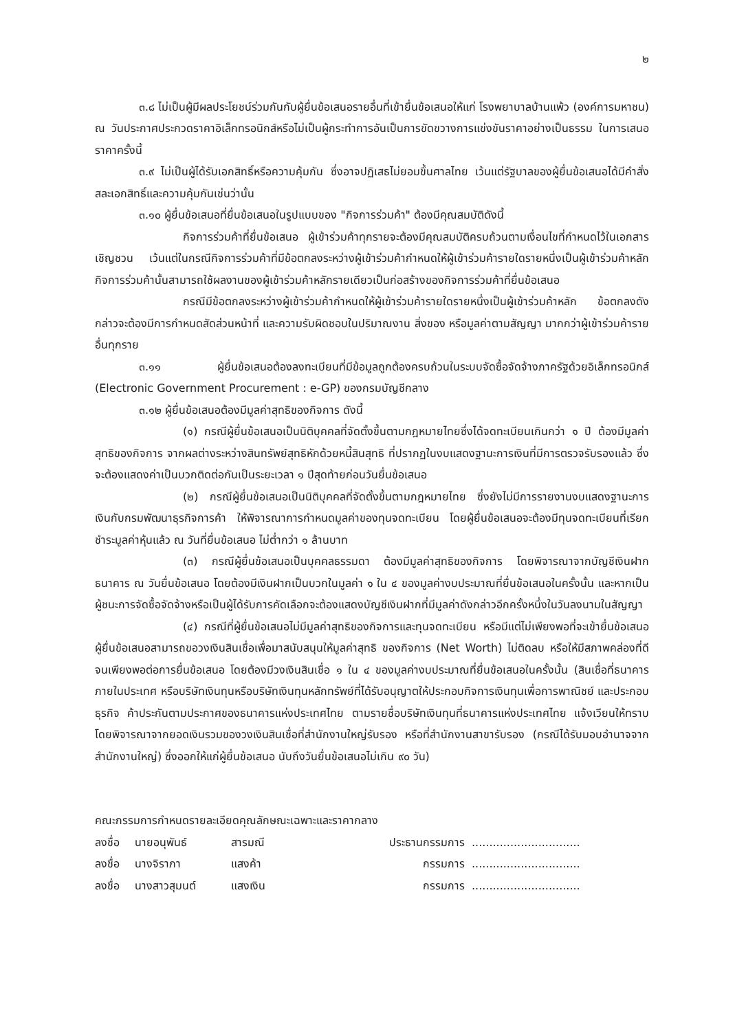๒
๓.๘ ไม่เป็นผู้มีผลประโยชน์ร่วมกันกับผู้ยื่นข้อเสนอรายอื่นที่เข้ายื่นข้อเสนอให้แก่ โรงพยาบาลบ้านแพ้ว (องค์การมหาชน) ณ วันประกาศประกวดราคาอิเล็กทรอนิกส์หรือไม่เป็นผู้กระทำการอันเป็นการขัดขวางการแข่งขันราคาอย่างเป็นธรรม ในการเสนอราคาครั้งนี้
๓.๙ ไม่เป็นผู้ได้รับเอกสิทธิ์หรือความคุ้มกัน ซึ่งอาจปฏิเสธไม่ยอมขึ้นศาลไทย เว้นแต่รัฐบาลของผู้ยื่นข้อเสนอได้มีคำสั่งสละเอกสิทธิ์และความคุ้มกันเช่นว่านั้น
๓.๑๐ ผู้ยื่นข้อเสนอที่ยื่นข้อเสนอในรูปแบบของ "กิจการร่วมค้า" ต้องมีคุณสมบัติดังนี้
กิจการร่วมค้าที่ยื่นข้อเสนอ ผู้เข้าร่วมค้าทุกรายจะต้องมีคุณสมบัติครบถ้วนตามเงื่อนไขที่กำหนดไว้ในเอกสารเชิญชวน เว้นแต่ในกรณีกิจการร่วมค้าที่มีข้อตกลงระหว่างผู้เข้าร่วมค้ากำหนดให้ผู้เข้าร่วมค้ารายใดรายหนึ่งเป็นผู้เข้าร่วมค้าหลัก กิจการร่วมค้านั้นสามารถใช้ผลงานของผู้เข้าร่วมค้าหลักรายเดียวเป็นก่อสร้างของกิจการร่วมค้าที่ยื่นข้อเสนอ
กรณีมีข้อตกลงระหว่างผู้เข้าร่วมค้ากำหนดให้ผู้เข้าร่วมค้ารายใดรายหนึ่งเป็นผู้เข้าร่วมค้าหลัก ข้อตกลงดังกล่าวจะต้องมีการกำหนดสัดส่วนหน้าที่ และความรับผิดชอบในปริมาณงาน สิ่งของ หรือมูลค่าตามสัญญา มากกว่าผู้เข้าร่วมค้ารายอื่นทุกราย
๓.๑๑ ผู้ยื่นข้อเสนอต้องลงทะเบียนที่มีข้อมูลถูกต้องครบถ้วนในระบบจัดซื้อจัดจ้างภาครัฐด้วยอิเล็กทรอนิกส์ (Electronic Government Procurement : e-GP) ของกรมบัญชีกลาง
๓.๑๒ ผู้ยื่นข้อเสนอต้องมีมูลค่าสุทธิของกิจการ ดังนี้
(๑) กรณีผู้ยื่นข้อเสนอเป็นนิติบุคคลที่จัดตั้งขึ้นตามกฎหมายไทยซึ่งได้จดทะเบียนเกินกว่า ๑ ปี ต้องมีมูลค่าสุทธิของกิจการ จากผลต่างระหว่างสินทรัพย์สุทธิหักด้วยหนี้สินสุทธิ ที่ปรากฏในงบแสดงฐานะการเงินที่มีการตรวจรับรองแล้ว ซึ่งจะต้องแสดงค่าเป็นบวกติดต่อกันเป็นระยะเวลา ๑ ปีสุดท้ายก่อนวันยื่นข้อเสนอ
(๒) กรณีผู้ยื่นข้อเสนอเป็นนิติบุคคลที่จัดตั้งขึ้นตามกฎหมายไทย ซึ่งยังไม่มีการรายงานงบแสดงฐานะการเงินกับกรมพัฒนาธุรกิจการค้า ให้พิจารณาการกำหนดมูลค่าของทุนจดทะเบียน โดยผู้ยื่นข้อเสนอจะต้องมีทุนจดทะเบียนที่เรียกชำระมูลค่าหุ้นแล้ว ณ วันที่ยื่นข้อเสนอ ไม่ต่ำกว่า ๑ ล้านบาท
(๓) กรณีผู้ยื่นข้อเสนอเป็นบุคคลธรรมดา ต้องมีมูลค่าสุทธิของกิจการ โดยพิจารณาจากบัญชีเงินฝากธนาคาร ณ วันยื่นข้อเสนอ โดยต้องมีเงินฝากเป็นบวกในมูลค่า ๑ ใน ๔ ของมูลค่างบประมาณที่ยื่นข้อเสนอในครั้งนั้น และหากเป็นผู้ชนะการจัดซื้อจัดจ้างหรือเป็นผู้ได้รับการคัดเลือกจะต้องแสดงบัญชีเงินฝากที่มีมูลค่าดังกล่าวอีกครั้งหนึ่งในวันลงนามในสัญญา
(๔) กรณีที่ผู้ยื่นข้อเสนอไม่มีมูลค่าสุทธิของกิจการและทุนจดทะเบียน หรือมีแต่ไม่เพียงพอที่จะเข้ายื่นข้อเสนอ ผู้ยื่นข้อเสนอสามารถขอวงเงินสินเชื่อเพื่อมาสนับสนุนให้มูลค่าสุทธิ ของกิจการ (Net Worth) ไม่ติดลบ หรือให้มีสภาพคล่องที่ดีจนเพียงพอต่อการยื่นข้อเสนอ โดยต้องมีวงเงินสินเชื่อ ๑ ใน ๔ ของมูลค่างบประมาณที่ยื่นข้อเสนอในครั้งนั้น (สินเชื่อที่ธนาคารภายในประเทศ หรือบริษัทเงินทุนหรือบริษัทเงินทุนหลักทรัพย์ที่ได้รับอนุญาตให้ประกอบกิจการเงินทุนเพื่อการพาณิชย์ และประกอบธุรกิจ ค้าประกันตามประกาศของธนาคารแห่งประเทศไทย ตามรายชื่อบริษัทเงินทุนที่ธนาคารแห่งประเทศไทย แจ้งเวียนให้ทราบ โดยพิจารณาจากยอดเงินรวมของวงเงินสินเชื่อที่สำนักงานใหญ่รับรอง หรือที่สำนักงานสาขารับรอง (กรณีได้รับมอบอำนาจจากสำนักงานใหญ่) ซึ่งออกให้แก่ผู้ยื่นข้อเสนอ นับถึงวันยื่นข้อเสนอไม่เกิน ๙๐ วัน)
คณะกรรมการกำหนดรายละเอียดคุณลักษณะเฉพาะและราคากลาง
ลงชื่อ นายอนุพันธ์ สารมณี ประธานกรรมการ...............................
ลงชื่อ นางจิราภา แสงค้า กรรมการ...............................
ลงชื่อ นางสาวสุมนต์ แสงเงิน กรรมการ...............................